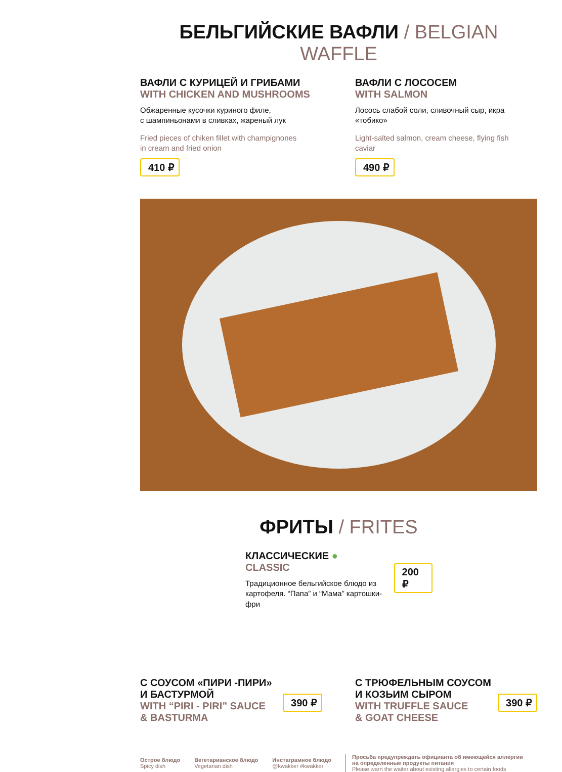БЕЛЬГИЙСКИЕ ВАФЛИ / BELGIAN WAFFLE
ВАФЛИ С КУРИЦЕЙ И ГРИБАМИ
WITH CHICKEN AND MUSHROOMS
Обжаренные кусочки куриного филе,
с шампиньонами в сливках, жареный лук
Fried pieces of chiken fillet with champignones
in cream and fried onion
410 ₽
ВАФЛИ С ЛОСОСЕМ
WITH SALMON
Лосось слабой соли, сливочный сыр, икра
«тобико»
Light-salted salmon, cream cheese, flying fish
caviar
490 ₽
ФРИТЫ / FRITES
КЛАССИЧЕСКИЕ ●
CLASSIC
Традиционное бельгийское блюдо из
картофеля. “Папа” и “Мама” картошки-фри
200 ₽
С СОУСОМ «ПИРИ -ПИРИ»
И БАСТУРМОЙ
WITH “PIRI - PIRI” SAUCE
& BASTURMA
390 ₽
С ТРЮФЕЛЬНЫМ СОУСОМ
И КОЗЬИМ СЫРОМ
WITH TRUFFLE SAUCE
& GOAT CHEESE
390 ₽
Острое блюдо
Spicy dish
Вегетарианское блюдо
Vegetarian dish
Инстаграмное блюдо
@kwakker #kwakker
Просьба предупреждать официанта об имеющейся аллергии
на определенные продукты питания
Please warn the waiter about existing allergies to certain foods